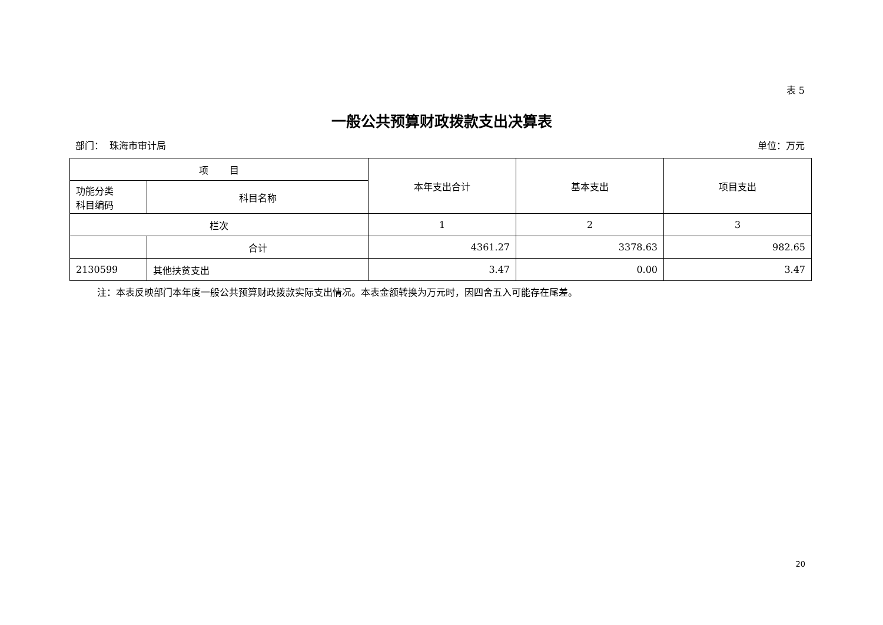表 5
一般公共预算财政拨款支出决算表
部门： 珠海市审计局 单位：万元
| 项 目 | | 本年支出合计 | 基本支出 | 项目支出 |
| --- | --- | --- | --- | --- |
| 功能分类 科目编码 | 科目名称 | | | |
| 栏次 | | 1 | 2 | 3 |
| | 合计 | 4361.27 | 3378.63 | 982.65 |
| 2130599 | 其他扶贫支出 | 3.47 | 0.00 | 3.47 |
注：本表反映部门本年度一般公共预算财政拨款实际支出情况。本表金额转换为万元时，因四舍五入可能存在尾差。
20